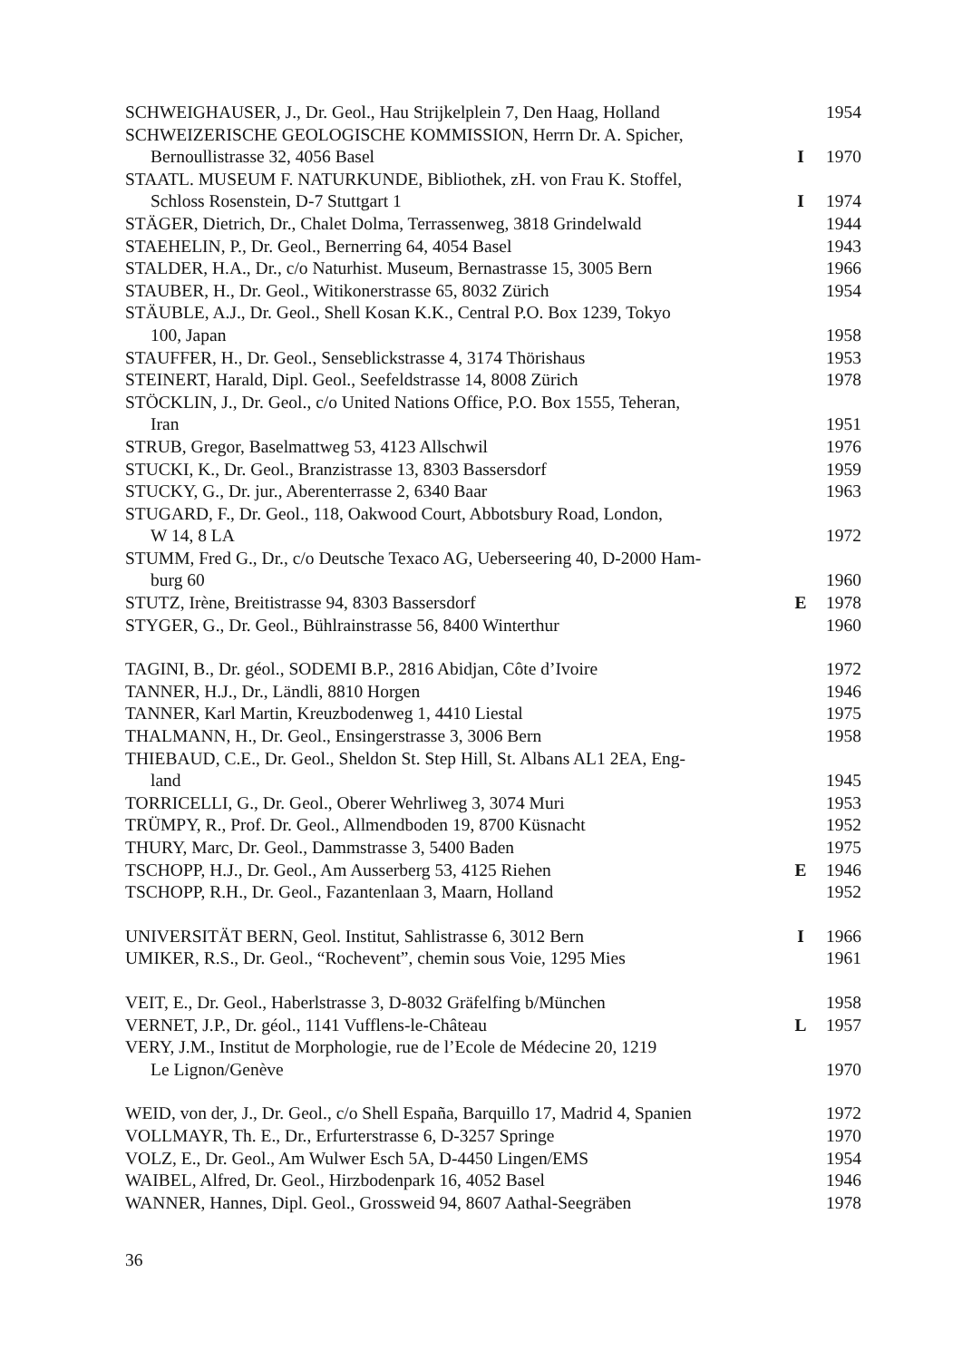| SCHWEIGHAUSER, J., Dr. Geol., Hau Strijkelplein 7, Den Haag, Holland | | 1954 |
| SCHWEIZERISCHE GEOLOGISCHE KOMMISSION, Herrn Dr. A. Spicher, Bernoullistrasse 32, 4056 Basel | I | 1970 |
| STAATL. MUSEUM F. NATURKUNDE, Bibliothek, zH. von Frau K. Stoffel, Schloss Rosenstein, D-7 Stuttgart 1 | I | 1974 |
| STÄGER, Dietrich, Dr., Chalet Dolma, Terrassenweg, 3818 Grindelwald | | 1944 |
| STAEHELIN, P., Dr. Geol., Bernerring 64, 4054 Basel | | 1943 |
| STALDER, H.A., Dr., c/o Naturhist. Museum, Bernastrasse 15, 3005 Bern | | 1966 |
| STAUBER, H., Dr. Geol., Witikonerstrasse 65, 8032 Zürich | | 1954 |
| STÄUBLE, A.J., Dr. Geol., Shell Kosan K.K., Central P.O. Box 1239, Tokyo 100, Japan | | 1958 |
| STAUFFER, H., Dr. Geol., Senseblickstrasse 4, 3174 Thörishaus | | 1953 |
| STEINERT, Harald, Dipl. Geol., Seefeldstrasse 14, 8008 Zürich | | 1978 |
| STÖCKLIN, J., Dr. Geol., c/o United Nations Office, P.O. Box 1555, Teheran, Iran | | 1951 |
| STRUB, Gregor, Baselmattweg 53, 4123 Allschwil | | 1976 |
| STUCKI, K., Dr. Geol., Branzistrasse 13, 8303 Bassersdorf | | 1959 |
| STUCKY, G., Dr. jur., Aberenterrasse 2, 6340 Baar | | 1963 |
| STUGARD, F., Dr. Geol., 118, Oakwood Court, Abbotsbury Road, London, W 14, 8 LA | | 1972 |
| STUMM, Fred G., Dr., c/o Deutsche Texaco AG, Ueberseering 40, D-2000 Ham- burg 60 | | 1960 |
| STUTZ, Irène, Breitistrasse 94, 8303 Bassersdorf | E | 1978 |
| STYGER, G., Dr. Geol., Bühlrainstrasse 56, 8400 Winterthur | | 1960 |
| TAGINI, B., Dr. géol., SODEMI B.P., 2816 Abidjan, Côte d’Ivoire | | 1972 |
| TANNER, H.J., Dr., Ländli, 8810 Horgen | | 1946 |
| TANNER, Karl Martin, Kreuzbodenweg 1, 4410 Liestal | | 1975 |
| THALMANN, H., Dr. Geol., Ensingerstrasse 3, 3006 Bern | | 1958 |
| THIEBAUD, C.E., Dr. Geol., Sheldon St. Step Hill, St. Albans AL1 2EA, Eng- land | | 1945 |
| TORRICELLI, G., Dr. Geol., Oberer Wehrliweg 3, 3074 Muri | | 1953 |
| TRÜMPY, R., Prof. Dr. Geol., Allmendboden 19, 8700 Küsnacht | | 1952 |
| THURY, Marc, Dr. Geol., Dammstrasse 3, 5400 Baden | | 1975 |
| TSCHOPP, H.J., Dr. Geol., Am Ausserberg 53, 4125 Riehen | E | 1946 |
| TSCHOPP, R.H., Dr. Geol., Fazantenlaan 3, Maarn, Holland | | 1952 |
| UNIVERSITÄT BERN, Geol. Institut, Sahlistrasse 6, 3012 Bern | I | 1966 |
| UMIKER, R.S., Dr. Geol., “Rochevent”, chemin sous Voie, 1295 Mies | | 1961 |
| VEIT, E., Dr. Geol., Haberlstrasse 3, D-8032 Gräfelfing b/München | | 1958 |
| VERNET, J.P., Dr. géol., 1141 Vufflens-le-Château | L | 1957 |
| VERY, J.M., Institut de Morphologie, rue de l’Ecole de Médecine 20, 1219 Le Lignon/Genève | | 1970 |
| WEID, von der, J., Dr. Geol., c/o Shell España, Barquillo 17, Madrid 4, Spanien | | 1972 |
| VOLLMAYR, Th. E., Dr., Erfurterstrasse 6, D-3257 Springe | | 1970 |
| VOLZ, E., Dr. Geol., Am Wulwer Esch 5A, D-4450 Lingen/EMS | | 1954 |
| WAIBEL, Alfred, Dr. Geol., Hirzbodenpark 16, 4052 Basel | | 1946 |
| WANNER, Hannes, Dipl. Geol., Grossweid 94, 8607 Aathal-Seegräben | | 1978 |
36